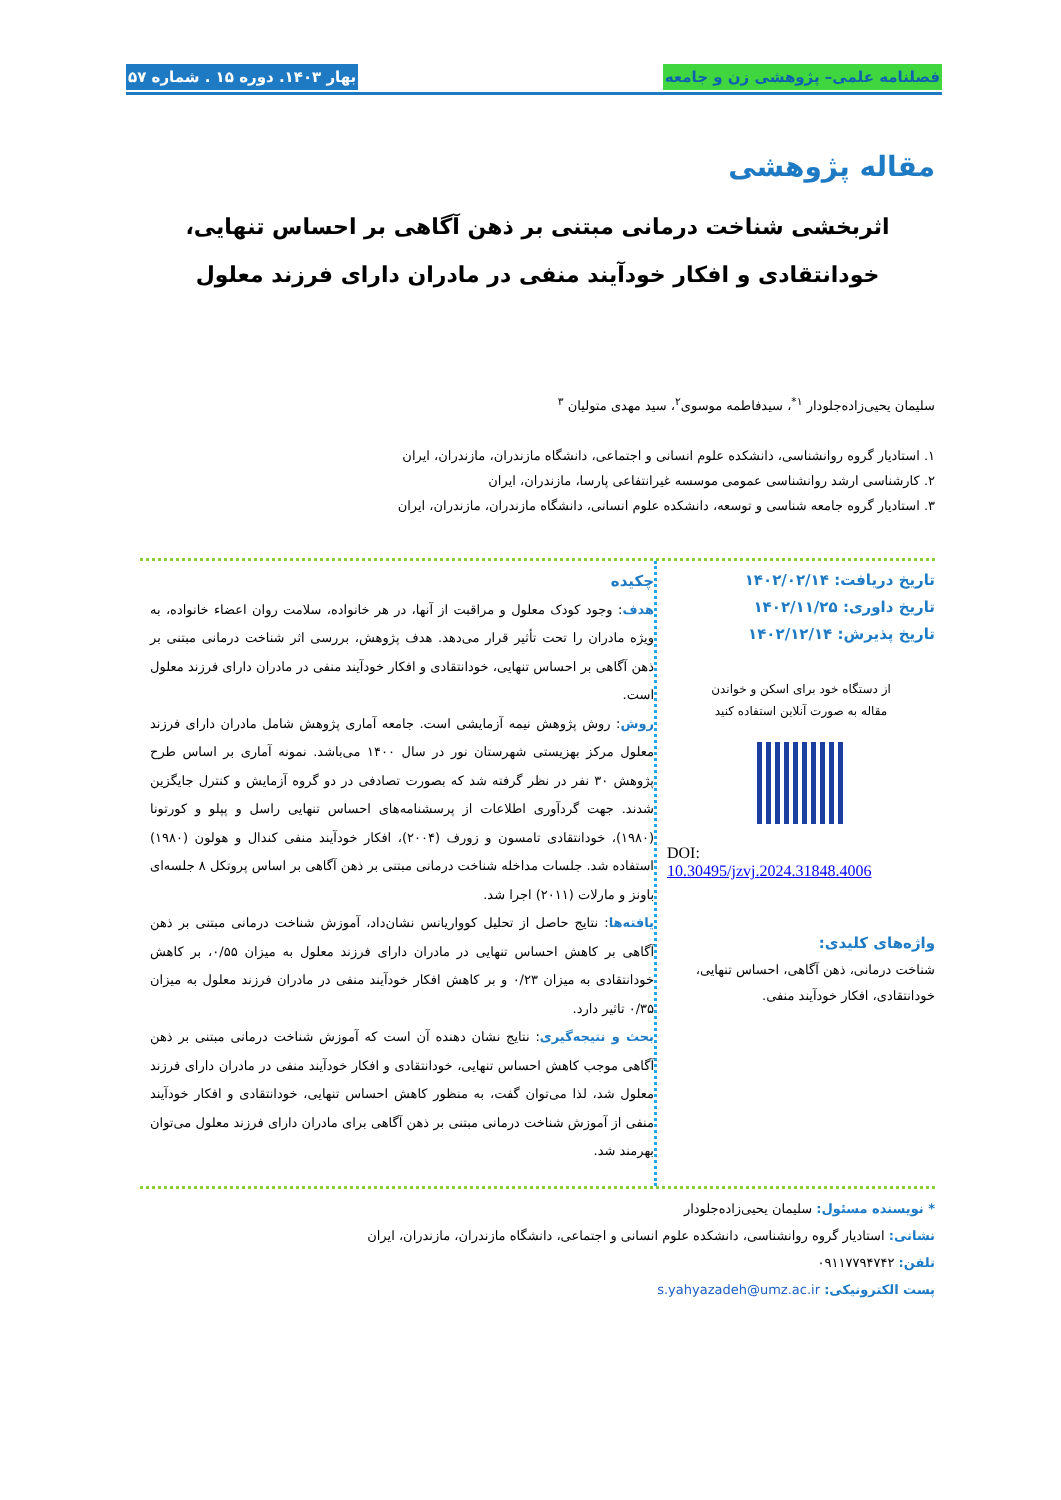فصلنامه علمی– پژوهشی زن و جامعه بهار ۱۴۰۳. دوره ۱۵ . شماره ۵۷
مقاله پژوهشی
اثربخشی شناخت درمانی مبتنی بر ذهن آگاهی بر احساس تنهایی، خودانتقادی و افکار خودآیند منفی در مادران دارای فرزند معلول
سلیمان یحیی‌زاده‌جلودار <sup>۱*</sup>، سیدفاطمه موسوی<sup>۲</sup>، سید مهدی متولیان <sup>۳</sup>
۱. استادیار گروه روانشناسی، دانشکده علوم انسانی و اجتماعی، دانشگاه مازندران، مازندران، ایران
۲. کارشناسی ارشد روانشناسی عمومی موسسه غیرانتفاعی پارسا، مازندران، ایران
۳. استادیار گروه جامعه شناسی و توسعه، دانشکده علوم انسانی، دانشگاه مازندران، مازندران، ایران
تاریخ دریافت: ۱۴۰۲/۰۲/۱۴
تاریخ داوری: ۱۴۰۲/۱۱/۲۵
تاریخ پذیرش: ۱۴۰۲/۱۲/۱۴
از دستگاه خود برای اسکن و خواندن
مقاله به صورت آنلاین استفاده کنید
DOI:
10.30495/jzvj.2024.31848.4006
واژه‌های کلیدی:
شناخت درمانی، ذهن آگاهی، احساس تنهایی، خودانتقادی، افکار خودآیند منفی.
چکیده
هدف: وجود کودک معلول و مراقبت از آنها، در هر خانواده، سلامت روان اعضاء خانواده، به ویژه مادران را تحت تأثیر قرار می‌دهد. هدف پژوهش، بررسی اثر شناخت درمانی مبتنی بر ذهن آگاهی بر احساس تنهایی، خودانتقادی و افکار خودآیند منفی در مادران دارای فرزند معلول است.
روش: روش پژوهش نیمه آزمایشی است. جامعه آماری پژوهش شامل مادران دارای فرزند معلول مرکز بهزیستی شهرستان نور در سال ۱۴۰۰ می‌باشد. نمونه آماری بر اساس طرح پژوهش ۳۰ نفر در نظر گرفته شد که بصورت تصادفی در دو گروه آزمایش و کنترل جایگزین شدند. جهت گردآوری اطلاعات از پرسشنامه‌های احساس تنهایی راسل و پپلو و کورتونا (۱۹۸۰)، خودانتقادی تامسون و زورف (۲۰۰۴)، افکار خودآیند منفی کندال و هولون (۱۹۸۰) استفاده شد. جلسات مداخله شناخت درمانی مبتنی بر ذهن آگاهی بر اساس پروتکل ۸ جلسه‌ای باونز و مارلات (۲۰۱۱) اجرا شد.
یافته‌ها: نتایج حاصل از تحلیل کوواریانس نشان‌داد، آموزش شناخت درمانی مبتنی بر ذهن آگاهی بر کاهش احساس تنهایی در مادران دارای فرزند معلول به میزان ۰/۵۵، بر کاهش خودانتقادی به میزان ۰/۲۳ و بر کاهش افکار خودآیند منفی در مادران فرزند معلول به میزان ۰/۳۵ تاثیر دارد.
بحث و نتیجه‌گیری: نتایج نشان دهنده آن است که آموزش شناخت درمانی مبتنی بر ذهن آگاهی موجب کاهش احساس تنهایی، خودانتقادی و افکار خودآیند منفی در مادران دارای فرزند معلول شد، لذا می‌توان گفت، به منظور کاهش احساس تنهایی، خودانتقادی و افکار خودآیند منفی از آموزش شناخت درمانی مبتنی بر ذهن آگاهی برای مادران دارای فرزند معلول می‌توان بهرمند شد.
* نویسنده مسئول: سلیمان یحیی‌زاده‌جلودار
نشانی: استادیار گروه روانشناسی، دانشکده علوم انسانی و اجتماعی، دانشگاه مازندران، مازندران، ایران
تلفن: ۰۹۱۱۷۷۹۴۷۴۲
پست الکترونیکی: s.yahyazadeh@umz.ac.ir